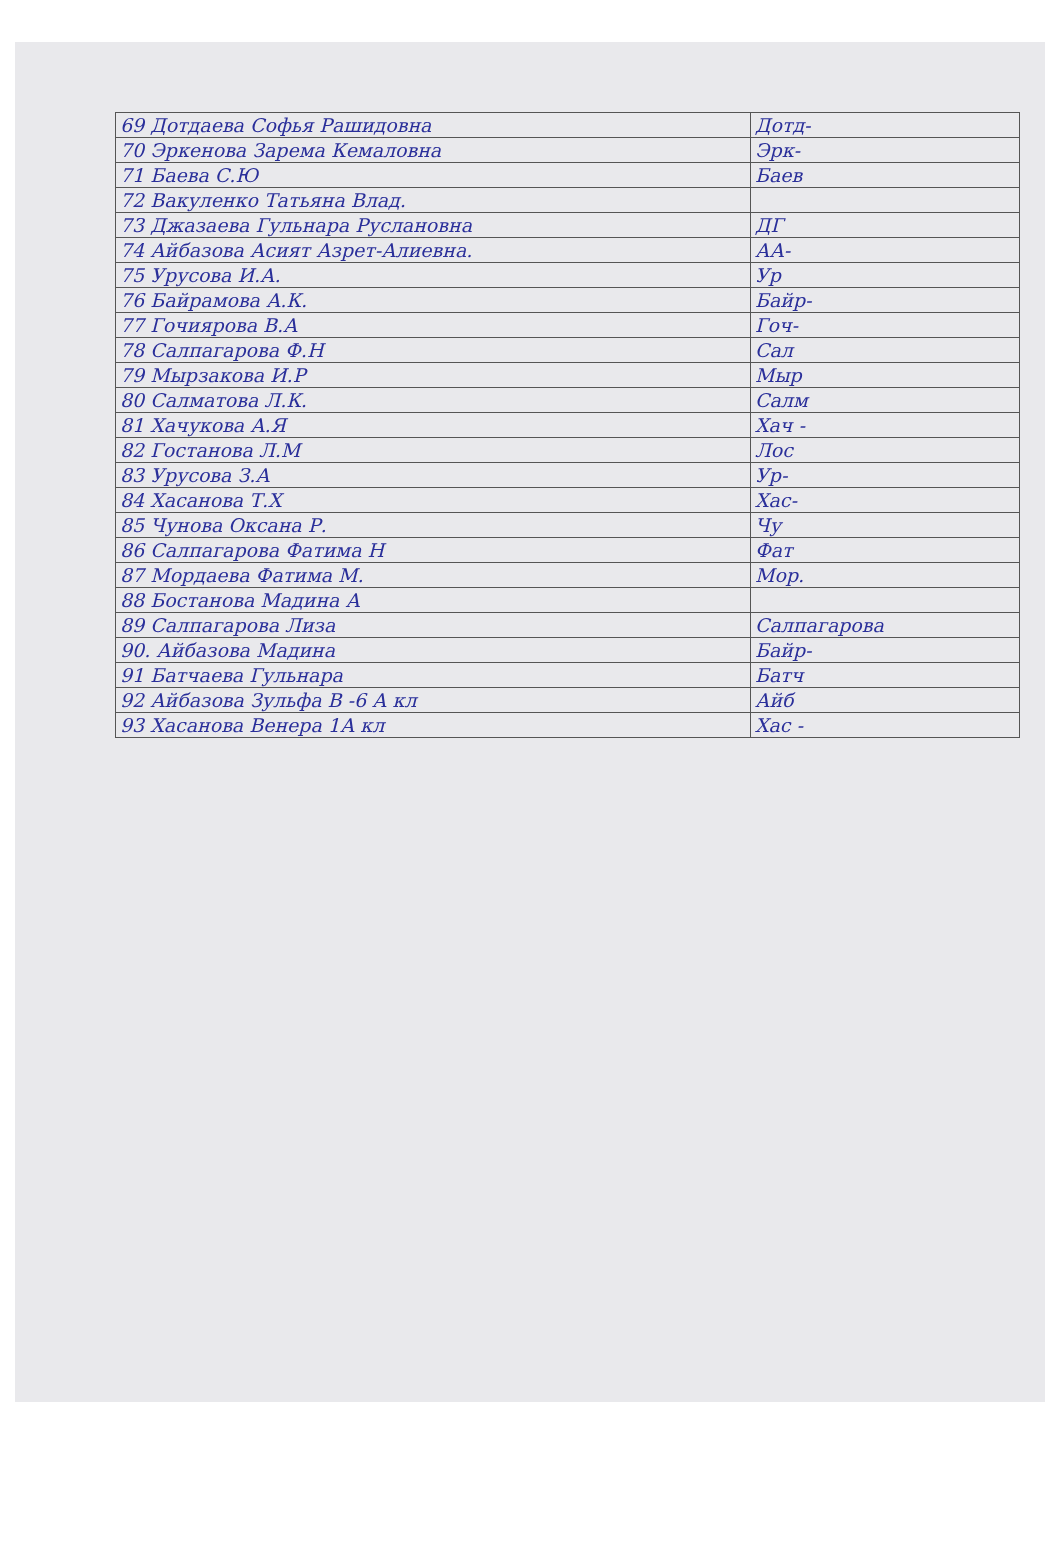| 69 Дотдаева Софья Рашидовна | Дотд- |
| 70 Эркенова Зарема Кемаловна | Эрк- |
| 71 Баева С.Ю | Баев |
| 72 Вакуленко Татьяна Влад. | |
| 73 Джазаева Гульнара Руслановна | ДГ |
| 74 Айбазова Асият Азрет-Алиевна. | АА- |
| 75 Урусова И.А. | Ур |
| 76 Байрамова А.К. | Байр- |
| 77 Гочиярова В.А | Гоч- |
| 78 Салпагарова Ф.Н | Сал |
| 79 Мырзакова И.Р | Мыр |
| 80 Салматова Л.К. | Салм |
| 81 Хачукова А.Я | Хач - |
| 82 Гостанова Л.М | Лос |
| 83 Урусова З.А | Ур- |
| 84 Хасанова Т.Х | Хас- |
| 85 Чунова Оксана Р. | Чу |
| 86 Салпагарова Фатима Н | Фат |
| 87 Мордаева Фатима М. | Мор. |
| 88 Бостанова Мадина А | |
| 89 Салпагарова Лиза | Салпагарова |
| 90. Айбазова Мадина | Байр- |
| 91 Батчаева Гульнара | Батч |
| 92 Айбазова Зульфа В -6 А кл | Айб |
| 93 Хасанова Венера 1А кл | Хас - |